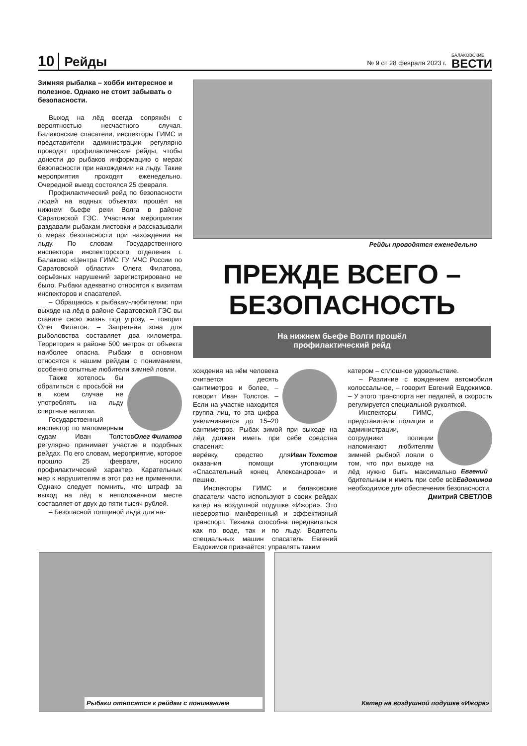10 Рейды № 9 от 28 февраля 2023 г. БАЛАКОВСКИЕ
ВЕСТИ
Зимняя рыбалка – хобби интересное и полезное. Однако не стоит забывать о безопасности.
Выход на лёд всегда сопряжён с вероятностью несчастного случая. Балаковские спасатели, инспекторы ГИМС и представители администрации регулярно проводят профилактические рейды, чтобы донести до рыбаков информацию о мерах безопасности при нахождении на льду. Такие мероприятия проходят еженедельно. Очередной выезд состоялся 25 февраля.
Профилактический рейд по безопасности людей на водных объектах прошёл на нижнем бьефе реки Волга в районе Саратовской ГЭС. Участники мероприятия раздавали рыбакам листовки и рассказывали о мерах безопасности при нахождении на льду. По словам Государственного инспектора инспекторского отделения г. Балаково «Центра ГИМС ГУ МЧС России по Саратовской области» Олега Филатова, серьёзных нарушений зарегистрировано не было. Рыбаки адекватно относятся к визитам инспекторов и спасателей.
– Обращаюсь к рыбакам-любителям: при выходе на лёд в районе Саратовской ГЭС вы ставите свою жизнь под угрозу, – говорит Олег Филатов. – Запретная зона для рыболовства составляет два километра. Территория в районе 500 метров от объекта наиболее опасна. Рыбаки в основном относятся к нашим рейдам с пониманием, особенно опытные любители зимней ловли.
Олег Филатов
Также хотелось бы обратиться с просьбой ни в коем случае не употреблять на льду спиртные напитки.
Государственный инспектор по маломерным судам Иван Толстов регулярно принимает участие в подобных рейдах. По его словам, мероприятие, которое прошло 25 февраля, носило профилактический характер. Карательных мер к нарушителям в этот раз не применяли. Однако следует помнить, что штраф за выход на лёд в неположенном месте составляет от двух до пяти тысяч рублей.
– Безопасной толщиной льда для на-
Рейды проводятся еженедельно
ПРЕЖДЕ ВСЕГО –
БЕЗОПАСНОСТЬ
На нижнем бьефе Волги прошёл
профилактический рейд
хождения на нём человека считается десять сантиметров и более, – говорит Иван Толстов. – Если на участке находится группа лиц, то эта цифра увеличивается до 15–20 сантиметров. Рыбак зимой при выходе на лёд должен иметь при себе средства спасения:
Иван Толстов
верёвку, средство для оказания помощи утопающим «Спасательный конец Александрова» и пешню.
Инспекторы ГИМС и балаковские спасатели часто используют в своих рейдах катер на воздушной подушке «Ижора». Это невероятно манёвренный и эффективный транспорт. Техника способна передвигаться как по воде, так и по льду. Водитель специальных машин спасатель Евгений Евдокимов признаётся: управлять таким
катером – сплошное удовольствие.
– Различие с вождением автомобиля колоссальное, – говорит Евгений Евдокимов. – У этого транспорта нет педалей, а скорость регулируется специальной рукояткой.
Евгений
Евдокимов
Инспекторы ГИМС, представители полиции и администрации, сотрудники полиции напоминают любителям зимней рыбной ловли о том, что при выходе на лёд нужно быть максимально бдительным и иметь при себе всё необходимое для обеспечения безопасности.
Дмитрий СВЕТЛОВ
Рыбаки относятся к рейдам с пониманием Катер на воздушной подушке «Ижора»